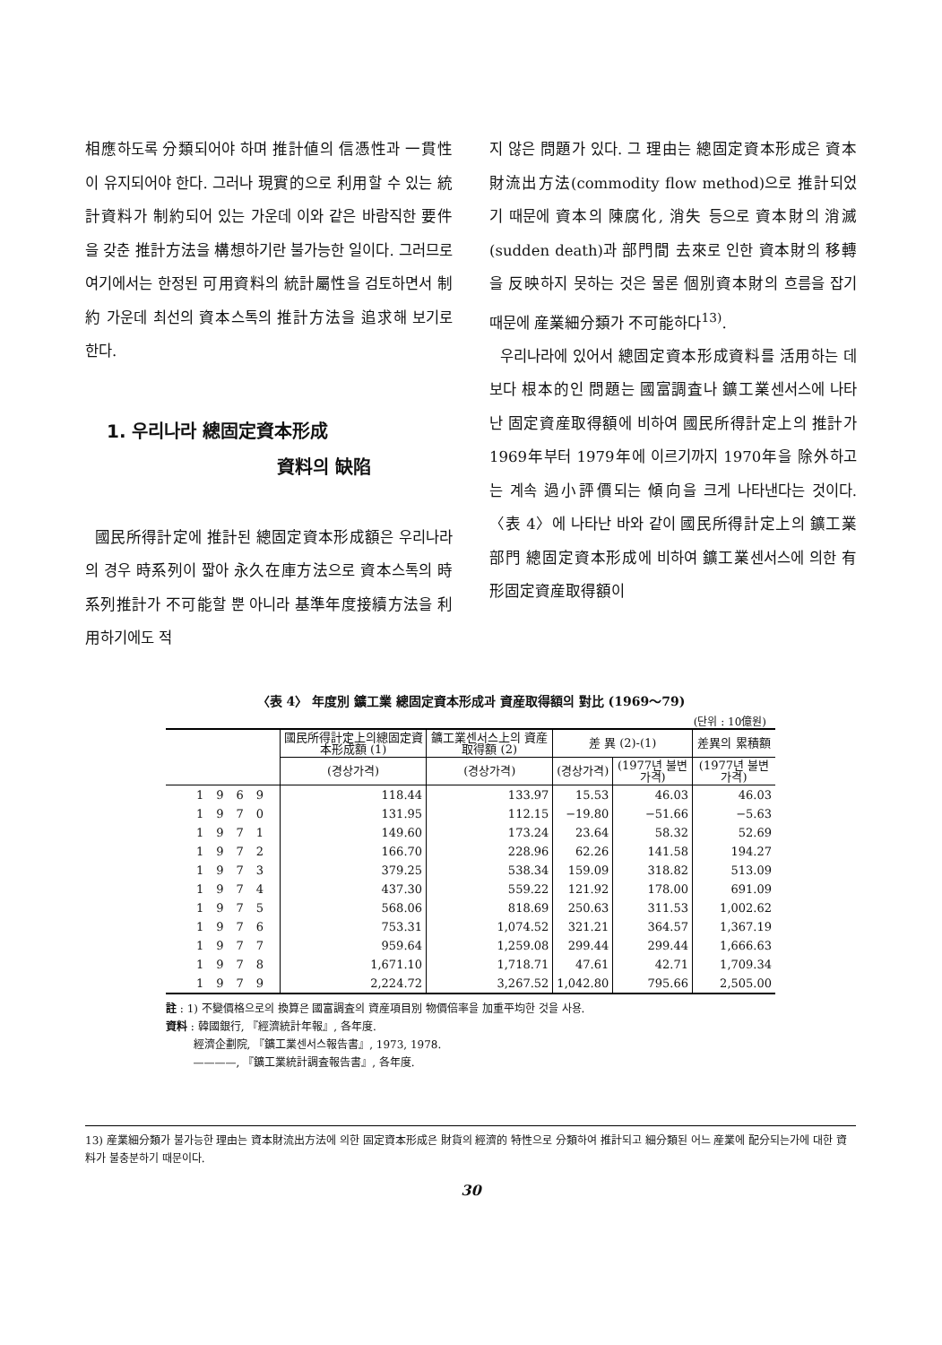相應하도록 分類되어야 하며 推計値의 信憑性과 一貫性이 유지되어야 한다. 그러나 現實的으로 利用할 수 있는 統計資料가 制約되어 있는 가운데 이와 같은 바람직한 要件을 갖춘 推計方法을 構想하기란 불가능한 일이다. 그러므로 여기에서는 한정된 可用資料의 統計屬性을 검토하면서 制約 가운데 최선의 資本스톡의 推計方法을 追求해 보기로 한다.
1. 우리나라 總固定資本形成
資料의 缺陷
國民所得計定에 推計된 總固定資本形成額은 우리나라의 경우 時系列이 짧아 永久在庫方法으로 資本스톡의 時系列推計가 不可能할 뿐 아니라 基準年度接續方法을 利用하기에도 적
지 않은 問題가 있다. 그 理由는 總固定資本形成은 資本財流出方法(commodity flow method)으로 推計되었기 때문에 資本의 陳腐化, 消失 등으로 資本財의 消滅(sudden death)과 部門間 去來로 인한 資本財의 移轉을 反映하지 못하는 것은 물론 個別資本財의 흐름을 잡기 때문에 産業細分類가 不可能하다<sup>13)</sup>.
우리나라에 있어서 總固定資本形成資料를 活用하는 데 보다 根本的인 問題는 國富調査나 鑛工業센서스에 나타난 固定資産取得額에 비하여 國民所得計定上의 推計가 1969年부터 1979年에 이르기까지 1970年을 除外하고는 계속 過小評價되는 傾向을 크게 나타낸다는 것이다. 〈表 4〉에 나타난 바와 같이 國民所得計定上의 鑛工業部門 總固定資本形成에 비하여 鑛工業센서스에 의한 有形固定資産取得額이
〈表 4〉 年度別 鑛工業 總固定資本形成과 資産取得額의 對比 (1969～79)
(단위 : 10億원)
| | 國民所得計定上의總固定資本形成額 (1) | 鑛工業센서스上의 資産取得額 (2) | 差 異 (2)-(1) | | 差異의 累積額 |
| --- | --- | --- | --- | --- | --- |
| | (경상가격) | (경상가격) | (경상가격) | (1977년 불변가격) | (1977년 불변가격) |
| 1969 | 118.44 | 133.97 | 15.53 | 46.03 | 46.03 |
| 1970 | 131.95 | 112.15 | −19.80 | −51.66 | −5.63 |
| 1971 | 149.60 | 173.24 | 23.64 | 58.32 | 52.69 |
| 1972 | 166.70 | 228.96 | 62.26 | 141.58 | 194.27 |
| 1973 | 379.25 | 538.34 | 159.09 | 318.82 | 513.09 |
| 1974 | 437.30 | 559.22 | 121.92 | 178.00 | 691.09 |
| 1975 | 568.06 | 818.69 | 250.63 | 311.53 | 1,002.62 |
| 1976 | 753.31 | 1,074.52 | 321.21 | 364.57 | 1,367.19 |
| 1977 | 959.64 | 1,259.08 | 299.44 | 299.44 | 1,666.63 |
| 1978 | 1,671.10 | 1,718.71 | 47.61 | 42.71 | 1,709.34 |
| 1979 | 2,224.72 | 3,267.52 | 1,042.80 | 795.66 | 2,505.00 |
註 : 1) 不變價格으로의 換算은 國富調査의 資産項目別 物價倍率을 加重平均한 것을 사용.
資料 : 韓國銀行, 『經濟統計年報』, 各年度.
經濟企劃院, 『鑛工業센서스報告書』, 1973, 1978.
————, 『鑛工業統計調査報告書』, 各年度.
13) 産業細分類가 불가능한 理由는 資本財流出方法에 의한 固定資本形成은 財貨의 經濟的 特性으로 分類하여 推計되고 細分類된 어느 産業에 配分되는가에 대한 資料가 불충분하기 때문이다.
30